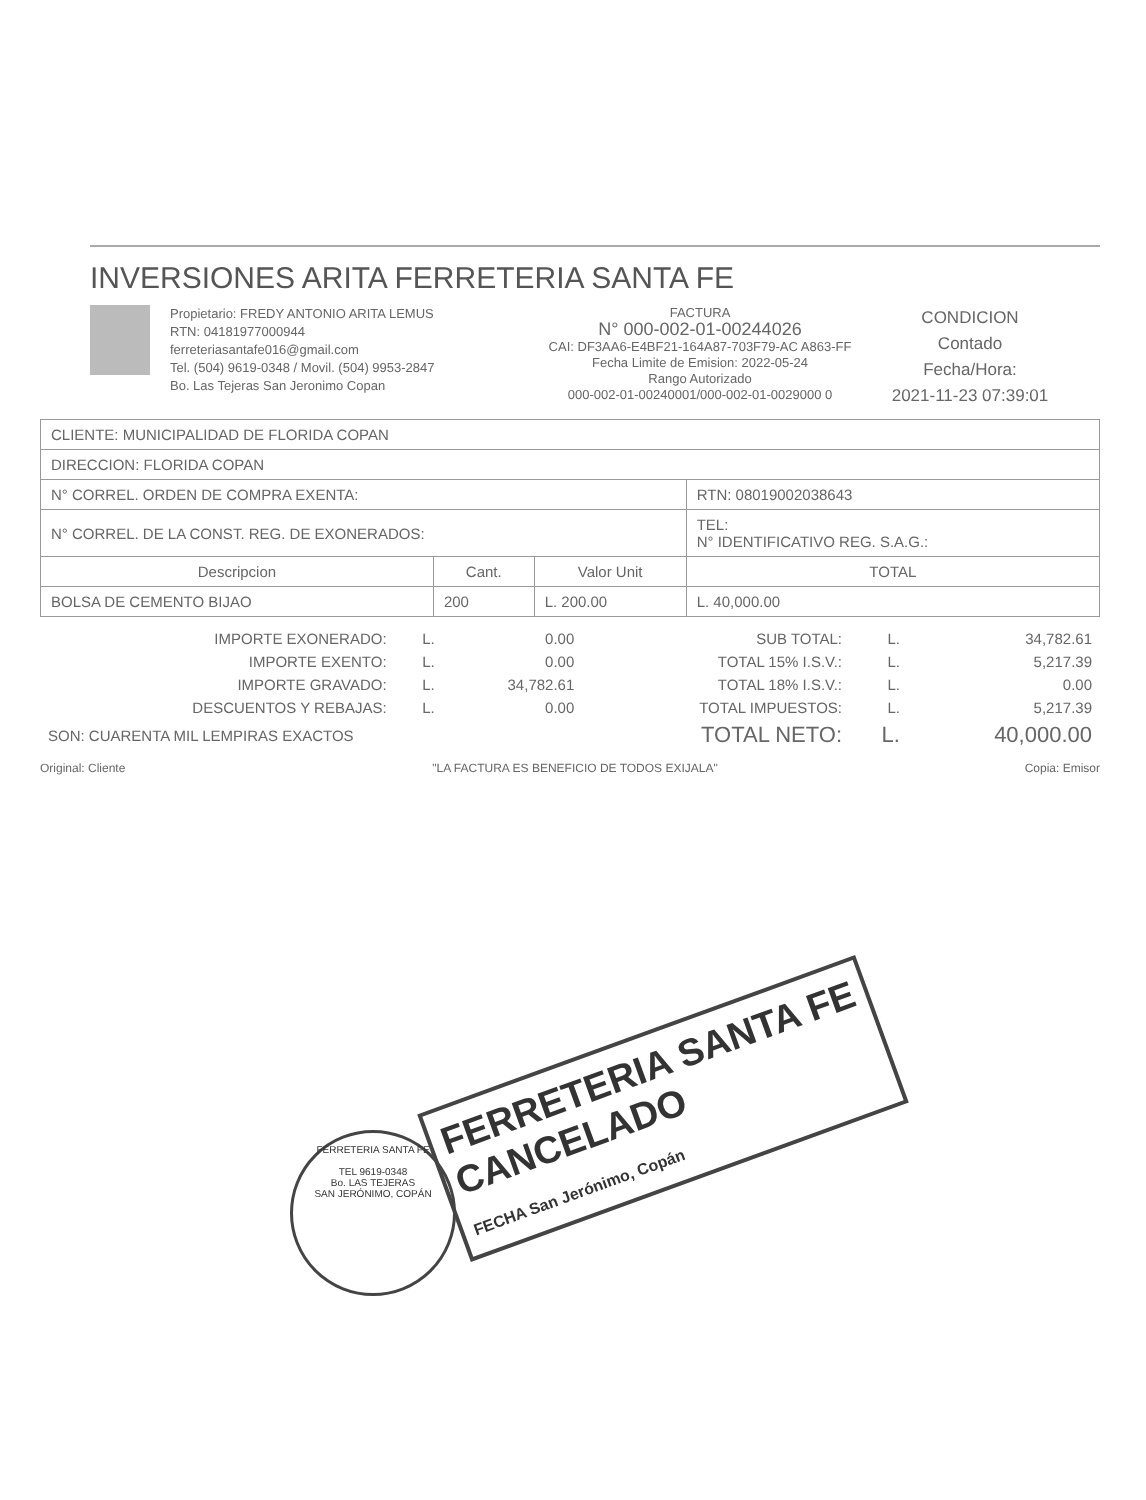INVERSIONES ARITA FERRETERIA SANTA FE
Propietario: FREDY ANTONIO ARITA LEMUS
RTN: 04181977000944
ferreteriasantafe016@gmail.com
Tel. (504) 9619-0348 / Movil. (504) 9953-2847
Bo. Las Tejeras San Jeronimo Copan
FACTURA
N° 000-002-01-00244026
CAI: DF3AA6-E4BF21-164A87-703F79-AC A863-FF
Fecha Limite de Emision: 2022-05-24
Rango Autorizado
000-002-01-00240001/000-002-01-0029000 0
CONDICION
Contado
Fecha/Hora:
2021-11-23 07:39:01
| CLIENTE: MUNICIPALIDAD DE FLORIDA COPAN | | | |
| DIRECCION: FLORIDA COPAN | | | |
| N° CORREL. ORDEN DE COMPRA EXENTA: | | | RTN: 08019002038643 |
| N° CORREL. DE LA CONST. REG. DE EXONERADOS: | | | TEL: N° IDENTIFICATIVO REG. S.A.G.: |
| Descripcion | Cant. | Valor Unit | TOTAL |
| BOLSA DE CEMENTO BIJAO | 200 | L. 200.00 | L. 40,000.00 |
| IMPORTE EXONERADO: | L. | 0.00 | SUB TOTAL: | L. | 34,782.61 |
| IMPORTE EXENTO: | L. | 0.00 | TOTAL 15% I.S.V.: | L. | 5,217.39 |
| IMPORTE GRAVADO: | L. | 34,782.61 | TOTAL 18% I.S.V.: | L. | 0.00 |
| DESCUENTOS Y REBAJAS: | L. | 0.00 | TOTAL IMPUESTOS: | L. | 5,217.39 |
| SON: CUARENTA MIL LEMPIRAS EXACTOS | | | TOTAL NETO: | L. | 40,000.00 |
Original: Cliente "LA FACTURA ES BENEFICIO DE TODOS EXIJALA" Copia: Emisor
FERRETERIA SANTA FE
CANCELADO
FECHA San Jerónimo, Copán
FERRETERIA SANTA FE
TEL 9619-0348
Bo. LAS TEJERAS
SAN JERÓNIMO, COPÁN